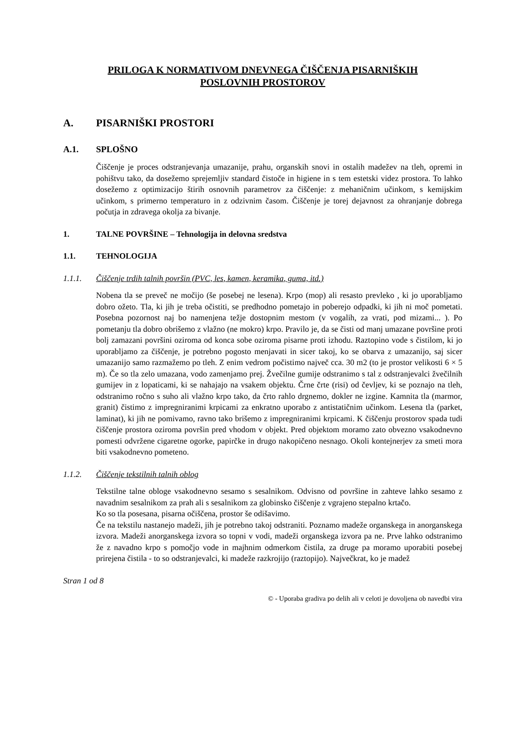PRILOGA K NORMATIVOM DNEVNEGA ČIŠČENJA PISARNIŠKIH
POSLOVNIH PROSTOROV
A. PISARNIŠKI PROSTORI
A.1. SPLOŠNO
Čiščenje je proces odstranjevanja umazanije, prahu, organskih snovi in ostalih madežev na tleh, opremi in pohištvu tako, da dosežemo sprejemljiv standard čistoče in higiene in s tem estetski videz prostora. To lahko dosežemo z optimizacijo štirih osnovnih parametrov za čiščenje: z mehaničnim učinkom, s kemijskim učinkom, s primerno temperaturo in z odzivnim časom. Čiščenje je torej dejavnost za ohranjanje dobrega počutja in zdravega okolja za bivanje.
1. TALNE POVRŠINE – Tehnologija in delovna sredstva
1.1. TEHNOLOGIJA
1.1.1. Čiščenje trdih talnih površin (PVC, les, kamen, keramika, guma, itd.)
Nobena tla se preveč ne močijo (še posebej ne lesena). Krpo (mop) ali resasto prevleko , ki jo uporabljamo dobro ožeto. Tla, ki jih je treba očistiti, se predhodno pometajo in poberejo odpadki, ki jih ni moč pometati. Posebna pozornost naj bo namenjena težje dostopnim mestom (v vogalih, za vrati, pod mizami... ). Po pometanju tla dobro obrišemo z vlažno (ne mokro) krpo. Pravilo je, da se čisti od manj umazane površine proti bolj zamazani površini oziroma od konca sobe oziroma pisarne proti izhodu. Raztopino vode s čistilom, ki jo uporabljamo za čiščenje, je potrebno pogosto menjavati in sicer takoj, ko se obarva z umazanijo, saj sicer umazanijo samo razmažemo po tleh. Z enim vedrom počistimo največ cca. 30 m2 (to je prostor velikosti 6 × 5 m). Če so tla zelo umazana, vodo zamenjamo prej. Žvečilne gumije odstranimo s tal z odstranjevalci žvečilnih gumijev in z lopaticami, ki se nahajajo na vsakem objektu. Črne črte (risi) od čevljev, ki se poznajo na tleh, odstranimo ročno s suho ali vlažno krpo tako, da črto rahlo drgnemo, dokler ne izgine. Kamnita tla (marmor, granit) čistimo z impregniranimi krpicami za enkratno uporabo z antistatičnim učinkom. Lesena tla (parket, laminat), ki jih ne pomivamo, ravno tako brišemo z impregniranimi krpicami. K čiščenju prostorov spada tudi čiščenje prostora oziroma površin pred vhodom v objekt. Pred objektom moramo zato obvezno vsakodnevno pomesti odvržene cigaretne ogorke, papirčke in drugo nakopičeno nesnago. Okoli kontejnerjev za smeti mora biti vsakodnevno pometeno.
1.1.2. Čiščenje tekstilnih talnih oblog
Tekstilne talne obloge vsakodnevno sesamo s sesalnikom. Odvisno od površine in zahteve lahko sesamo z navadnim sesalnikom za prah ali s sesalnikom za globinsko čiščenje z vgrajeno stepalno krtačo.
Ko so tla posesana, pisarna očiščena, prostor še odišavimo.
Če na tekstilu nastanejo madeži, jih je potrebno takoj odstraniti. Poznamo madeže organskega in anorganskega izvora. Madeži anorganskega izvora so topni v vodi, madeži organskega izvora pa ne. Prve lahko odstranimo že z navadno krpo s pomočjo vode in majhnim odmerkom čistila, za druge pa moramo uporabiti posebej prirejena čistila - to so odstranjevalci, ki madeže razkrojijo (raztopijo). Največkrat, ko je madež
Stran 1 od 8
© - Uporaba gradiva po delih ali v celoti je dovoljena ob navedbi vira